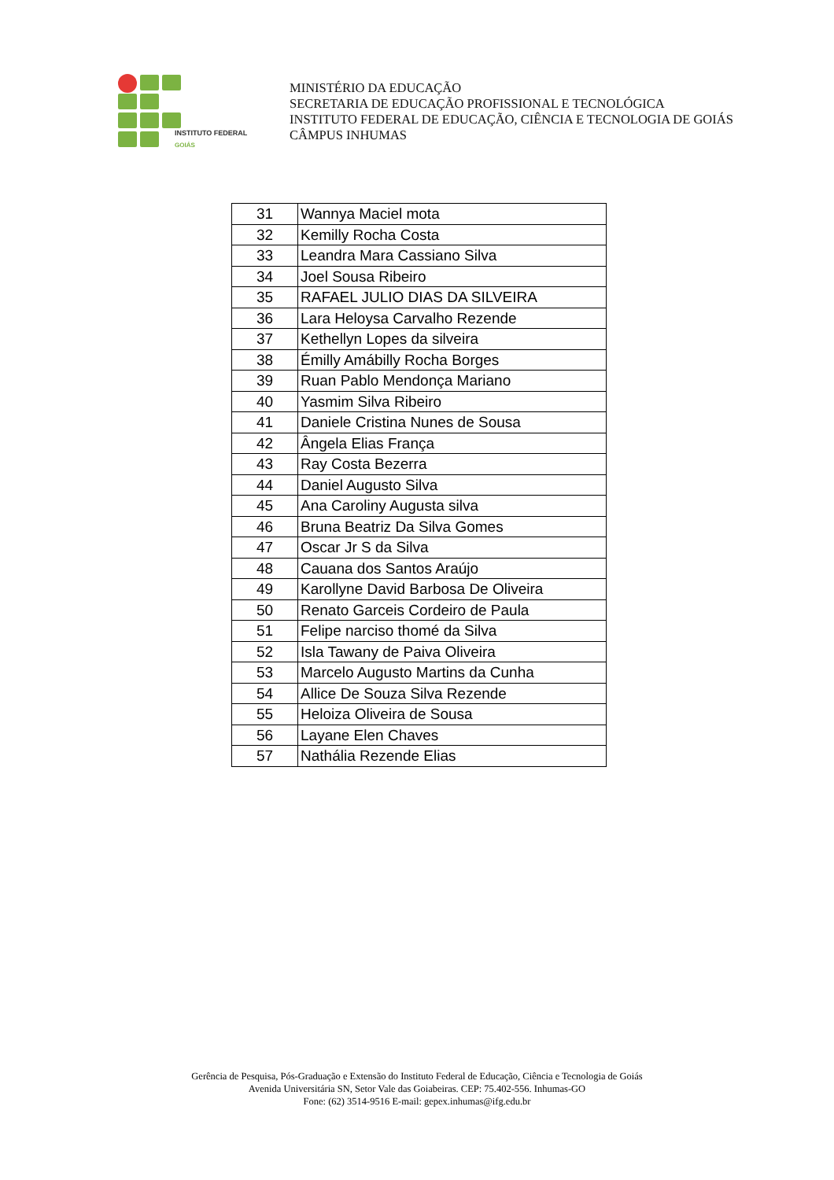INSTITUTO FEDERAL
GOIÁS
MINISTÉRIO DA EDUCAÇÃO
SECRETARIA DE EDUCAÇÃO PROFISSIONAL E TECNOLÓGICA
INSTITUTO FEDERAL DE EDUCAÇÃO, CIÊNCIA E TECNOLOGIA DE GOIÁS
CÂMPUS INHUMAS
| 31 | Wannya Maciel mota |
| 32 | Kemilly Rocha Costa |
| 33 | Leandra Mara Cassiano Silva |
| 34 | Joel Sousa Ribeiro |
| 35 | RAFAEL JULIO DIAS DA SILVEIRA |
| 36 | Lara Heloysa Carvalho Rezende |
| 37 | Kethellyn Lopes da silveira |
| 38 | Émilly Amábilly Rocha Borges |
| 39 | Ruan Pablo Mendonça Mariano |
| 40 | Yasmim Silva Ribeiro |
| 41 | Daniele Cristina Nunes de Sousa |
| 42 | Ângela Elias França |
| 43 | Ray Costa Bezerra |
| 44 | Daniel Augusto Silva |
| 45 | Ana Caroliny Augusta silva |
| 46 | Bruna Beatriz Da Silva Gomes |
| 47 | Oscar Jr S da Silva |
| 48 | Cauana dos Santos Araújo |
| 49 | Karollyne David Barbosa De Oliveira |
| 50 | Renato Garceis Cordeiro de Paula |
| 51 | Felipe narciso thomé da Silva |
| 52 | Isla Tawany de Paiva Oliveira |
| 53 | Marcelo Augusto Martins da Cunha |
| 54 | Allice De Souza Silva Rezende |
| 55 | Heloiza Oliveira de Sousa |
| 56 | Layane Elen Chaves |
| 57 | Nathália Rezende Elias |
Gerência de Pesquisa, Pós-Graduação e Extensão do Instituto Federal de Educação, Ciência e Tecnologia de Goiás
Avenida Universitária SN, Setor Vale das Goiabeiras. CEP: 75.402-556. Inhumas-GO
Fone: (62) 3514-9516 E-mail: gepex.inhumas@ifg.edu.br